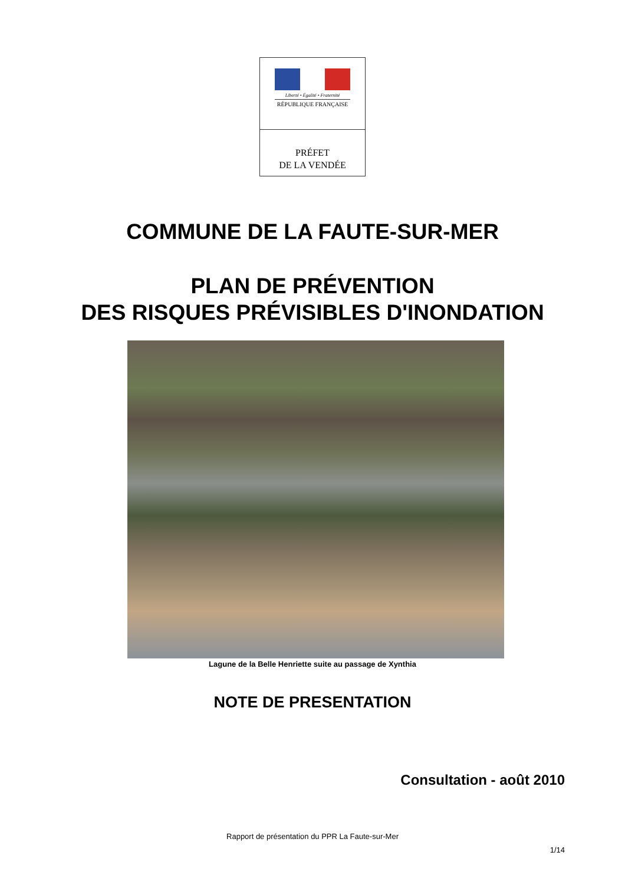Liberté • Égalité • Fraternité
RÉPUBLIQUE FRANÇAISE
PRÉFET
DE LA VENDÉE
COMMUNE DE LA FAUTE-SUR-MER
PLAN DE PRÉVENTION
DES RISQUES PRÉVISIBLES D'INONDATION
Lagune de la Belle Henriette suite au passage de Xynthia
NOTE DE PRESENTATION
Consultation - août 2010
Rapport de présentation du PPR La Faute-sur-Mer
1/14